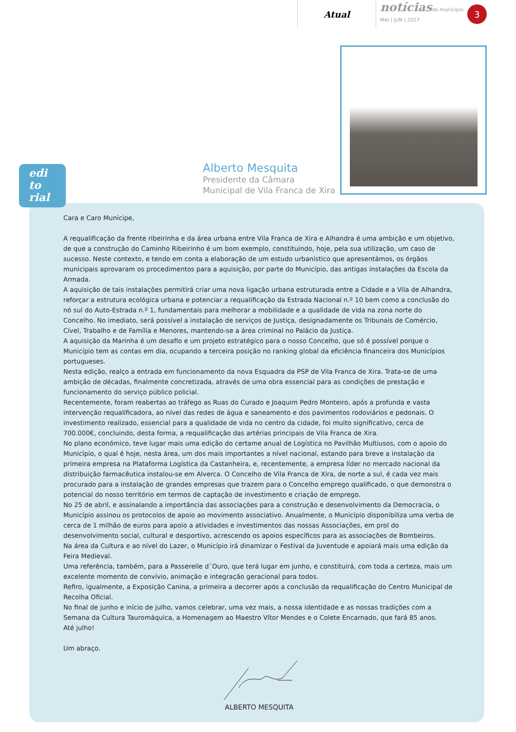Atual
notícias do município
MAI | JUN | 2017
3
Alberto Mesquita
Presidente da Câmara
Municipal de Vila Franca de Xira
edi
to
rial
Cara e Caro Munícipe,
A requalificação da frente ribeirinha e da área urbana entre Vila Franca de Xira e Alhandra é uma ambição e um objetivo, de que a construção do Caminho Ribeirinho é um bom exemplo, constituindo, hoje, pela sua utilização, um caso de sucesso. Neste contexto, e tendo em conta a elaboração de um estudo urbanístico que apresentámos, os órgãos municipais aprovaram os procedimentos para a aquisição, por parte do Município, das antigas instalações da Escola da Armada.
A aquisição de tais instalações permitirá criar uma nova ligação urbana estruturada entre a Cidade e a Vila de Alhandra, reforçar a estrutura ecológica urbana e potenciar a requalificação da Estrada Nacional n.º 10 bem como a conclusão do nó sul do Auto-Estrada n.º 1, fundamentais para melhorar a mobilidade e a qualidade de vida na zona norte do Concelho. No imediato, será possível a instalação de serviços de Justiça, designadamente os Tribunais de Comércio, Cível, Trabalho e de Família e Menores, mantendo-se a área criminal no Palácio da Justiça.
A aquisição da Marinha é um desafio e um projeto estratégico para o nosso Concelho, que só é possível porque o Município tem as contas em dia, ocupando a terceira posição no ranking global da eficiência financeira dos Municípios portugueses.
Nesta edição, realço a entrada em funcionamento da nova Esquadra da PSP de Vila Franca de Xira. Trata-se de uma ambição de décadas, finalmente concretizada, através de uma obra essencial para as condições de prestação e funcionamento do serviço público policial.
Recentemente, foram reabertas ao tráfego as Ruas do Curado e Joaquim Pedro Monteiro, após a profunda e vasta intervenção requalificadora, ao nível das redes de água e saneamento e dos pavimentos rodoviários e pedonais. O investimento realizado, essencial para a qualidade de vida no centro da cidade, foi muito significativo, cerca de 700.000€, concluindo, desta forma, a requalificação das artérias principais de Vila Franca de Xira.
No plano económico, teve lugar mais uma edição do certame anual de Logística no Pavilhão Multiusos, com o apoio do Município, o qual é hoje, nesta área, um dos mais importantes a nível nacional, estando para breve a instalação da primeira empresa na Plataforma Logística da Castanheira, e, recentemente, a empresa líder no mercado nacional da distribuição farmacêutica instalou-se em Alverca. O Concelho de Vila Franca de Xira, de norte a sul, é cada vez mais procurado para a instalação de grandes empresas que trazem para o Concelho emprego qualificado, o que demonstra o potencial do nosso território em termos de captação de investimento e criação de emprego.
No 25 de abril, e assinalando a importância das associações para a construção e desenvolvimento da Democracia, o Município assinou os protocolos de apoio ao movimento associativo. Anualmente, o Município disponibiliza uma verba de cerca de 1 milhão de euros para apoio a atividades e investimentos das nossas Associações, em prol do desenvolvimento social, cultural e desportivo, acrescendo os apoios específicos para as associações de Bombeiros.
Na área da Cultura e ao nível do Lazer, o Município irá dinamizar o Festival da Juventude e apoiará mais uma edição da Feira Medieval.
Uma referência, também, para a Passerelle d´Ouro, que terá lugar em junho, e constituirá, com toda a certeza, mais um excelente momento de convívio, animação e integração geracional para todos.
Refiro, igualmente, a Exposição Canina, a primeira a decorrer após a conclusão da requalificação do Centro Municipal de Recolha Oficial.
No final de junho e início de julho, vamos celebrar, uma vez mais, a nossa identidade e as nossas tradições com a Semana da Cultura Tauromáquica, a Homenagem ao Maestro Vítor Mendes e o Colete Encarnado, que fará 85 anos.
Até julho!
Um abraço.
ALBERTO MESQUITA